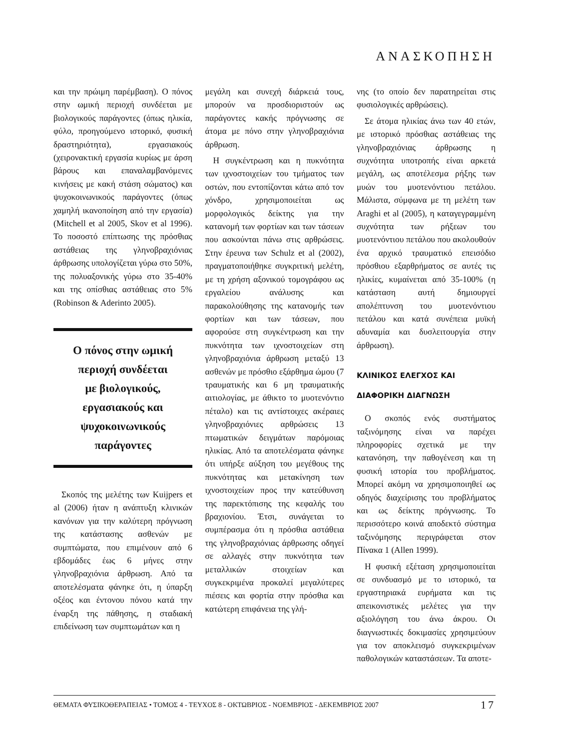ΑΝΑΣΚΟΠΗΣΗ
και την πρώιμη παρέμβαση). Ο πόνος στην ωμική περιοχή συνδέεται με βιολογικούς παράγοντες (όπως ηλικία, φύλο, προηγούμενο ιστορικό, φυσική δραστηριότητα), εργασιακούς (χειρονακτική εργασία κυρίως με άρση βάρους και επαναλαμβανόμενες κινήσεις με κακή στάση σώματος) και ψυχοκοινωνικούς παράγοντες (όπως χαμηλή ικανοποίηση από την εργασία) (Mitchell et al 2005, Skov et al 1996). Το ποσοστό επίπτωσης της πρόσθιας αστάθειας της γληνοβραχιόνιας άρθρωσης υπολογίζεται γύρω στο 50%, της πολυαξονικής γύρω στο 35-40% και της οπίσθιας αστάθειας στο 5% (Robinson & Aderinto 2005).
Ο πόνος στην ωμική
περιοχή συνδέεται
με βιολογικούς,
εργασιακούς και
ψυχοκοινωνικούς
παράγοντες
Σκοπός της μελέτης των Kuijpers et al (2006) ήταν η ανάπτυξη κλινικών κανόνων για την καλύτερη πρόγνωση της κατάστασης ασθενών με συμπτώματα, που επιμένουν από 6 εβδομάδες έως 6 μήνες στην γληνοβραχιόνια άρθρωση. Από τα αποτελέσματα φάνηκε ότι, η ύπαρξη οξέος και έντονου πόνου κατά την έναρξη της πάθησης, η σταδιακή επιδείνωση των συμπτωμάτων και η
μεγάλη και συνεχή διάρκειά τους, μπορούν να προσδιοριστούν ως παράγοντες κακής πρόγνωσης σε άτομα με πόνο στην γληνοβραχιόνια άρθρωση.
Η συγκέντρωση και η πυκνότητα των ιχνοστοιχείων του τμήματος των οστών, που εντοπίζονται κάτω από τον χόνδρο, χρησιμοποιείται ως μορφολογικός δείκτης για την κατανομή των φορτίων και των τάσεων που ασκούνται πάνω στις αρθρώσεις. Στην έρευνα των Schulz et al (2002), πραγματοποιήθηκε συγκριτική μελέτη, με τη χρήση αξονικού τομογράφου ως εργαλείου ανάλυσης και παρακολούθησης της κατανομής των φορτίων και των τάσεων, που αφορούσε στη συγκέντρωση και την πυκνότητα των ιχνοστοιχείων στη γληνοβραχιόνια άρθρωση μεταξύ 13 ασθενών με πρόσθιο εξάρθημα ώμου (7 τραυματικής και 6 μη τραυματικής αιτιολογίας, με άθικτο το μυοτενόντιο πέταλο) και τις αντίστοιχες ακέραιες γληνοβραχιόνιες αρθρώσεις 13 πτωματικών δειγμάτων παρόμοιας ηλικίας. Από τα αποτελέσματα φάνηκε ότι υπήρξε αύξηση του μεγέθους της πυκνότητας και μετακίνηση των ιχνοστοιχείων προς την κατεύθυνση της παρεκτόπισης της κεφαλής του βραχιονίου. Έτσι, συνάγεται το συμπέρασμα ότι η πρόσθια αστάθεια της γληνοβραχιόνιας άρθρωσης οδηγεί σε αλλαγές στην πυκνότητα των μεταλλικών στοιχείων και συγκεκριμένα προκαλεί μεγαλύτερες πιέσεις και φορτία στην πρόσθια και κατώτερη επιφάνεια της γλή-
νης (το οποίο δεν παρατηρείται στις φυσιολογικές αρθρώσεις).
Σε άτομα ηλικίας άνω των 40 ετών, με ιστορικό πρόσθιας αστάθειας της γληνοβραχιόνιας άρθρωσης η συχνότητα υποτροπής είναι αρκετά μεγάλη, ως αποτέλεσμα ρήξης των μυών του μυοτενόντιου πετάλου. Μάλιστα, σύμφωνα με τη μελέτη των Araghi et al (2005), η καταγεγραμμένη συχνότητα των ρήξεων του μυοτενόντιου πετάλου που ακολουθούν ένα αρχικό τραυματικό επεισόδιο πρόσθιου εξαρθρήματος σε αυτές τις ηλικίες, κυμαίνεται από 35-100% (η κατάσταση αυτή δημιουργεί απολέπτυνση του μυοτενόντιου πετάλου και κατά συνέπεια μυϊκή αδυναμία και δυσλειτουργία στην άρθρωση).
ΚΛΙΝΙΚΟΣ ΕΛΕΓΧΟΣ ΚΑΙ
ΔΙΑΦΟΡΙΚΗ ΔΙΑΓΝΩΣΗ
Ο σκοπός ενός συστήματος ταξινόμησης είναι να παρέχει πληροφορίες σχετικά με την κατανόηση, την παθογένεση και τη φυσική ιστορία του προβλήματος. Μπορεί ακόμη να χρησιμοποιηθεί ως οδηγός διαχείρισης του προβλήματος και ως δείκτης πρόγνωσης. Το περισσότερο κοινά αποδεκτό σύστημα ταξινόμησης περιγράφεται στον Πίνακα 1 (Allen 1999).
Η φυσική εξέταση χρησιμοποιείται σε συνδυασμό με το ιστορικό, τα εργαστηριακά ευρήματα και τις απεικονιστικές μελέτες για την αξιολόγηση του άνω άκρου. Οι διαγνωστικές δοκιμασίες χρησιμεύουν για τον αποκλεισμό συγκεκριμένων παθολογικών καταστάσεων. Τα αποτε-
ΘΕΜΑΤΑ ΦΥΣΙΚΟΘΕΡΑΠΕΙΑΣ • ΤΟΜΟΣ 4 - ΤΕΥΧΟΣ 8 - ΟΚΤΩΒΡΙΟΣ - ΝΟΕΜΒΡΙΟΣ - ΔΕΚΕΜΒΡΙΟΣ 2007 17